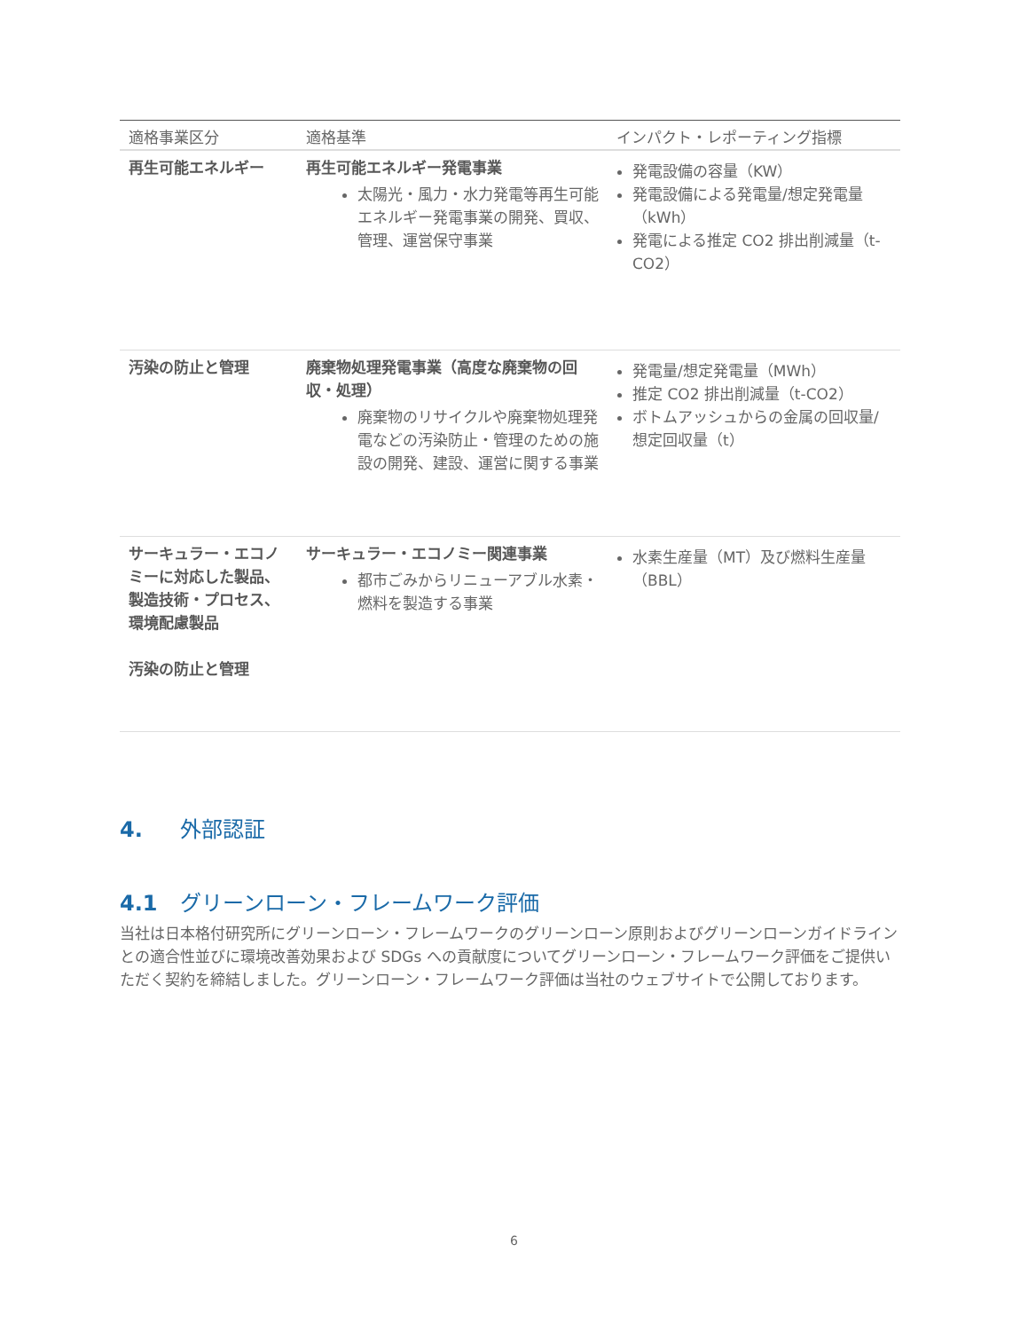| 適格事業区分 | 適格基準 | インパクト・レポーティング指標 |
| --- | --- | --- |
| 再生可能エネルギー | 再生可能エネルギー発電事業 太陽光・風力・水力発電等再生可能エネルギー発電事業の開発、買収、管理、運営保守事業 | 発電設備の容量（KW） 発電設備による発電量/想定発電量（kWh） 発電による推定 CO2 排出削減量（t-CO2） |
| 汚染の防止と管理 | 廃棄物処理発電事業（高度な廃棄物の回収・処理） 廃棄物のリサイクルや廃棄物処理発電などの汚染防止・管理のための施設の開発、建設、運営に関する事業 | 発電量/想定発電量（MWh） 推定 CO2 排出削減量（t-CO2） ボトムアッシュからの金属の回収量/想定回収量（t） |
| サーキュラー・エコノミーに対応した製品、製造技術・プロセス、環境配慮製品 汚染の防止と管理 | サーキュラー・エコノミー関連事業 都市ごみからリニューアブル水素・燃料を製造する事業 | 水素生産量（MT）及び燃料生産量（BBL） |
4. 外部認証
4.1 グリーンローン・フレームワーク評価
当社は日本格付研究所にグリーンローン・フレームワークのグリーンローン原則およびグリーンローンガイドラインとの適合性並びに環境改善効果および SDGs への貢献度についてグリーンローン・フレームワーク評価をご提供いただく契約を締結しました。グリーンローン・フレームワーク評価は当社のウェブサイトで公開しております。
6